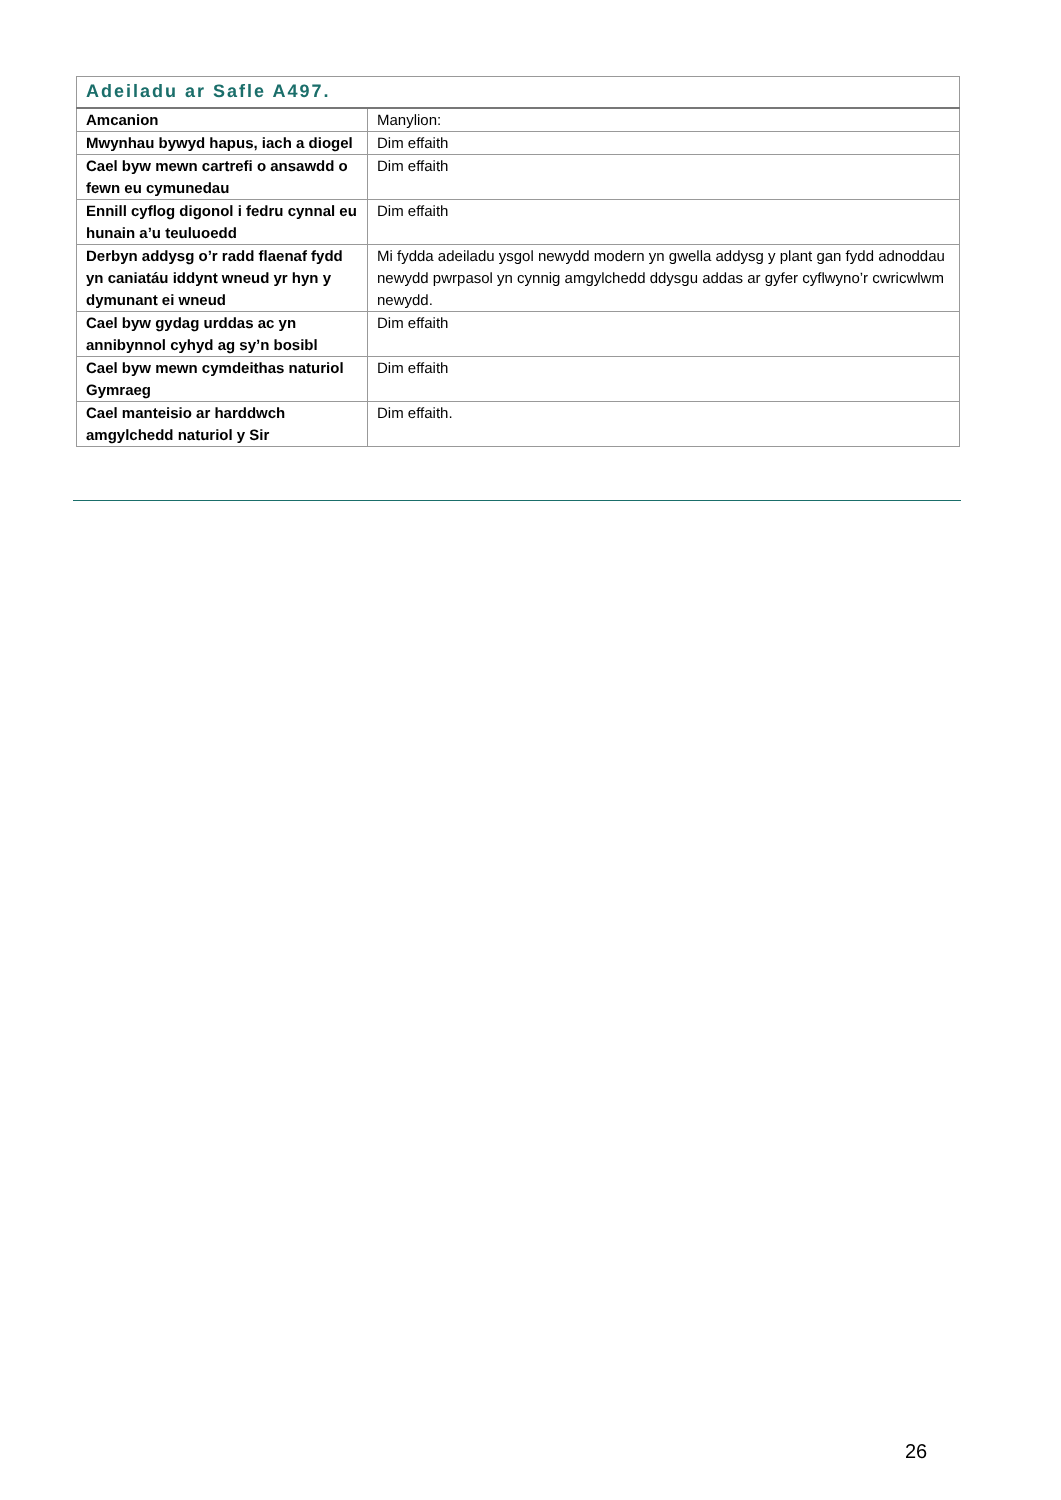| Adeiladu ar Safle A497. | |
| --- | --- |
| Amcanion | Manylion: |
| Mwynhau bywyd hapus, iach a diogel | Dim effaith |
| Cael byw mewn cartrefi o ansawdd o fewn eu cymunedau | Dim effaith |
| Ennill cyflog digonol i fedru cynnal eu hunain a’u teuluoedd | Dim effaith |
| Derbyn addysg o’r radd flaenaf fydd yn caniatáu iddynt wneud yr hyn y dymunant ei wneud | Mi fydda adeiladu ysgol newydd modern yn gwella addysg y plant gan fydd adnoddau newydd pwrpasol yn cynnig amgylchedd ddysgu addas ar gyfer cyflwyno’r cwricwlwm newydd. |
| Cael byw gydag urddas ac yn annibynnol cyhyd ag sy’n bosibl | Dim effaith |
| Cael byw mewn cymdeithas naturiol Gymraeg | Dim effaith |
| Cael manteisio ar harddwch amgylchedd naturiol y Sir | Dim effaith. |
26